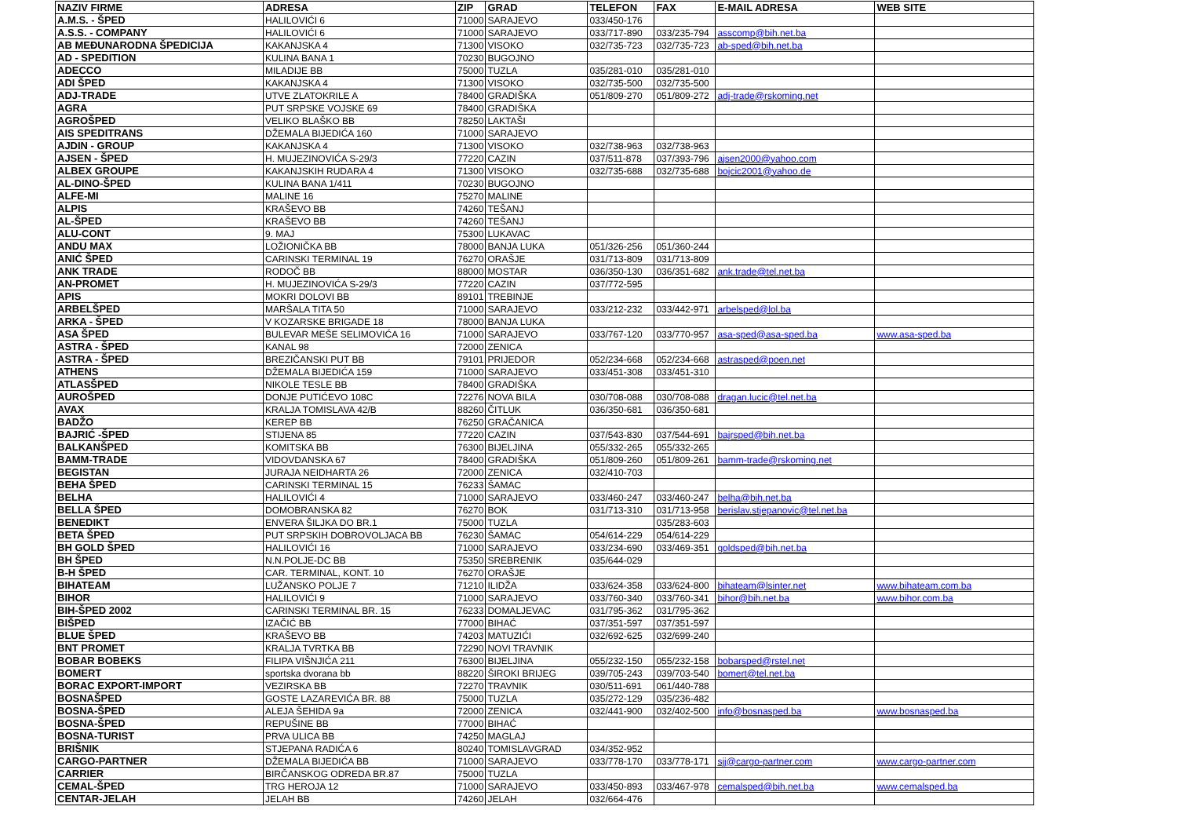| NAZIV FIRME | ADRESA | ZIP | GRAD | TELEFON | FAX | E-MAIL ADRESA | WEB SITE |
| --- | --- | --- | --- | --- | --- | --- | --- |
| A.M.S. - ŠPED | HALILOVIĆI 6 | 71000 | SARAJEVO | 033/450-176 | | | |
| A.S.S. - COMPANY | HALILOVIĆI 6 | 71000 | SARAJEVO | 033/717-890 | 033/235-794 | asscomp@bih.net.ba | |
| AB MEĐUNARODNA ŠPEDICIJA | KAKANJSKA 4 | 71300 | VISOKO | 032/735-723 | 032/735-723 | ab-sped@bih.net.ba | |
| AD - SPEDITION | KULINA BANA 1 | 70230 | BUGOJNO | | | | |
| ADECCO | MILADIJE BB | 75000 | TUZLA | 035/281-010 | 035/281-010 | | |
| ADI ŠPED | KAKANJSKA 4 | 71300 | VISOKO | 032/735-500 | 032/735-500 | | |
| ADJ-TRADE | UTVE ZLATOKRILE A | 78400 | GRADIŠKA | 051/809-270 | 051/809-272 | adj-trade@rskoming.net | |
| AGRA | PUT SRPSKE VOJSKE 69 | 78400 | GRADIŠKA | | | | |
| AGROŠPED | VELIKO BLAŠKO BB | 78250 | LAKTAŠI | | | | |
| AIS SPEDITRANS | DŽEMALA BIJEDIĆA 160 | 71000 | SARAJEVO | | | | |
| AJDIN - GROUP | KAKANJSKA 4 | 71300 | VISOKO | 032/738-963 | 032/738-963 | | |
| AJSEN - ŠPED | H. MUJEZINOVIĆA S-29/3 | 77220 | CAZIN | 037/511-878 | 037/393-796 | ajsen2000@yahoo.com | |
| ALBEX GROUPE | KAKANJSKIH RUDARA 4 | 71300 | VISOKO | 032/735-688 | 032/735-688 | bojcic2001@yahoo.de | |
| AL-DINO-ŠPED | KULINA BANA 1/411 | 70230 | BUGOJNO | | | | |
| ALFE-MI | MALINE 16 | 75270 | MALINE | | | | |
| ALPIS | KRAŠEVO BB | 74260 | TEŠANJ | | | | |
| AL-ŠPED | KRAŠEVO BB | 74260 | TEŠANJ | | | | |
| ALU-CONT | 9. MAJ | 75300 | LUKAVAC | | | | |
| ANDU MAX | LOŽIONIČKA BB | 78000 | BANJA LUKA | 051/326-256 | 051/360-244 | | |
| ANIĆ ŠPED | CARINSKI TERMINAL 19 | 76270 | ORAŠJE | 031/713-809 | 031/713-809 | | |
| ANK TRADE | RODOČ BB | 88000 | MOSTAR | 036/350-130 | 036/351-682 | ank.trade@tel.net.ba | |
| AN-PROMET | H. MUJEZINOVIĆA S-29/3 | 77220 | CAZIN | 037/772-595 | | | |
| APIS | MOKRI DOLOVI BB | 89101 | TREBINJE | | | | |
| ARBELŠPED | MARŠALA TITA 50 | 71000 | SARAJEVO | 033/212-232 | 033/442-971 | arbelsped@lol.ba | |
| ARKA - ŠPED | V KOZARSKE BRIGADE 18 | 78000 | BANJA LUKA | | | | |
| ASA ŠPED | BULEVAR MEŠE SELIMOVIĆA 16 | 71000 | SARAJEVO | 033/767-120 | 033/770-957 | asa-sped@asa-sped.ba | www.asa-sped.ba |
| ASTRA - ŠPED | KANAL 98 | 72000 | ZENICA | | | | |
| ASTRA - ŠPED | BREZIČANSKI PUT BB | 79101 | PRIJEDOR | 052/234-668 | 052/234-668 | astrasped@poen.net | |
| ATHENS | DŽEMALA BIJEDIĆA 159 | 71000 | SARAJEVO | 033/451-308 | 033/451-310 | | |
| ATLASŠPED | NIKOLE TESLE BB | 78400 | GRADIŠKA | | | | |
| AUROŠPED | DONJE PUTIĆEVO 108C | 72276 | NOVA BILA | 030/708-088 | 030/708-088 | dragan.lucic@tel.net.ba | |
| AVAX | KRALJA TOMISLAVA 42/B | 88260 | ČITLUK | 036/350-681 | 036/350-681 | | |
| BADŽO | KEREP BB | 76250 | GRAČANICA | | | | |
| BAJRIĆ -ŠPED | STIJENA 85 | 77220 | CAZIN | 037/543-830 | 037/544-691 | bajrsped@bih.net.ba | |
| BALKANŠPED | KOMITSKA BB | 76300 | BIJELJINA | 055/332-265 | 055/332-265 | | |
| BAMM-TRADE | VIDOVDANSKA 67 | 78400 | GRADIŠKA | 051/809-260 | 051/809-261 | bamm-trade@rskoming.net | |
| BEGISTAN | JURAJA NEIDHARTA 26 | 72000 | ZENICA | 032/410-703 | | | |
| BEHA ŠPED | CARINSKI TERMINAL 15 | 76233 | ŠAMAC | | | | |
| BELHA | HALILOVIĆI 4 | 71000 | SARAJEVO | 033/460-247 | 033/460-247 | belha@bih.net.ba | |
| BELLA ŠPED | DOMOBRANSKA 82 | 76270 | BOK | 031/713-310 | 031/713-958 | berislav.stjepanovic@tel.net.ba | |
| BENEDIKT | ENVERA ŠILJKA DO BR.1 | 75000 | TUZLA | | 035/283-603 | | |
| BETA ŠPED | PUT SRPSKIH DOBROVOLJACA BB | 76230 | ŠAMAC | 054/614-229 | 054/614-229 | | |
| BH GOLD ŠPED | HALILOVIĆI 16 | 71000 | SARAJEVO | 033/234-690 | 033/469-351 | goldsped@bih.net.ba | |
| BH ŠPED | N.N.POLJE-DC BB | 75350 | SREBRENIK | 035/644-029 | | | |
| B-H ŠPED | CAR. TERMINAL, KONT. 10 | 76270 | ORAŠJE | | | | |
| BIHATEAM | LUŽANSKO POLJE 7 | 71210 | ILIDŽA | 033/624-358 | 033/624-800 | bihateam@lsinter.net | www.bihateam.com.ba |
| BIHOR | HALILOVIĆI 9 | 71000 | SARAJEVO | 033/760-340 | 033/760-341 | bihor@bih.net.ba | www.bihor.com.ba |
| BIH-ŠPED 2002 | CARINSKI TERMINAL BR. 15 | 76233 | DOMALJEVAC | 031/795-362 | 031/795-362 | | |
| BIŠPED | IZAČIĆ BB | 77000 | BIHAĆ | 037/351-597 | 037/351-597 | | |
| BLUE ŠPED | KRAŠEVO BB | 74203 | MATUZIĆI | 032/692-625 | 032/699-240 | | |
| BNT PROMET | KRALJA TVRTKA BB | 72290 | NOVI TRAVNIK | | | | |
| BOBAR BOBEKS | FILIPA VIŠNJIĆA 211 | 76300 | BIJELJINA | 055/232-150 | 055/232-158 | bobarsped@rstel.net | |
| BOMERT | sportska dvorana bb | 88220 | ŠIROKI BRIJEG | 039/705-243 | 039/703-540 | bomert@tel.net.ba | |
| BORAC EXPORT-IMPORT | VEZIRSKA BB | 72270 | TRAVNIK | 030/511-691 | 061/440-788 | | |
| BOSNAŠPED | GOSTE LAZAREVIĆA BR. 88 | 75000 | TUZLA | 035/272-129 | 035/236-482 | | |
| BOSNA-ŠPED | ALEJA ŠEHIDA 9a | 72000 | ZENICA | 032/441-900 | 032/402-500 | info@bosnasped.ba | www.bosnasped.ba |
| BOSNA-ŠPED | REPUŠINE BB | 77000 | BIHAĆ | | | | |
| BOSNA-TURIST | PRVA ULICA BB | 74250 | MAGLAJ | | | | |
| BRIŠNIK | STJEPANA RADIĆA 6 | 80240 | TOMISLAVGRAD | 034/352-952 | | | |
| CARGO-PARTNER | DŽEMALA BIJEDIĆA BB | 71000 | SARAJEVO | 033/778-170 | 033/778-171 | sjj@cargo-partner.com | www.cargo-partner.com |
| CARRIER | BIRČANSKOG ODREDA BR.87 | 75000 | TUZLA | | | | |
| CEMAL-ŠPED | TRG HEROJA 12 | 71000 | SARAJEVO | 033/450-893 | 033/467-978 | cemalsped@bih.net.ba | www.cemalsped.ba |
| CENTAR-JELAH | JELAH BB | 74260 | JELAH | 032/664-476 | | | |